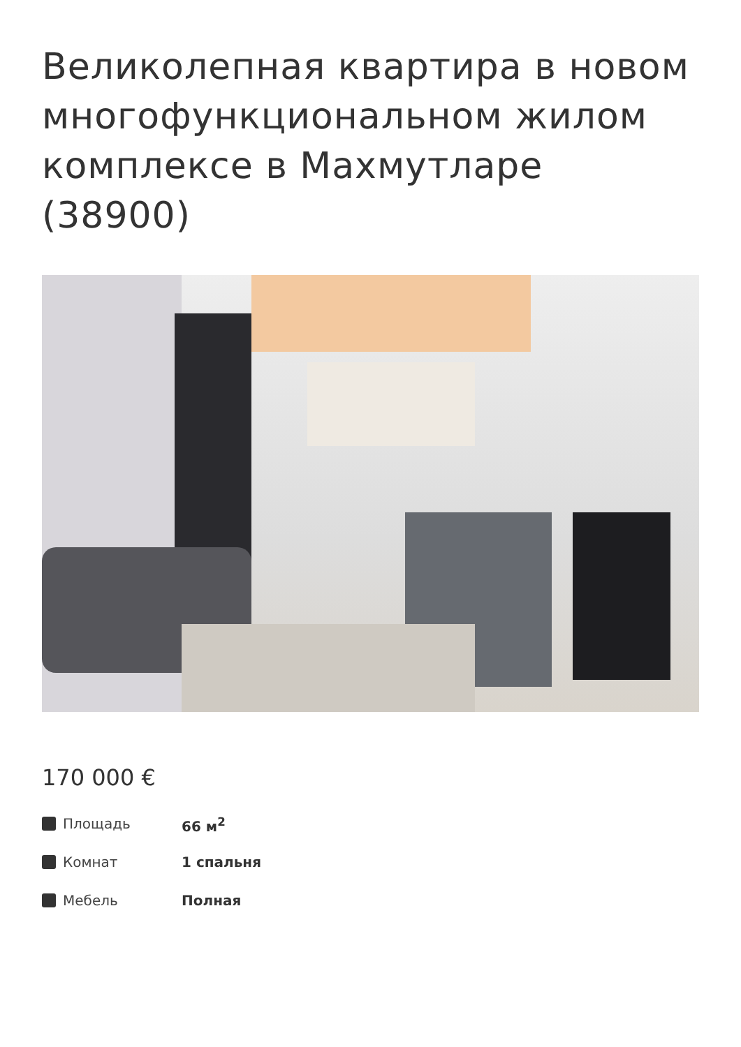Великолепная квартира в новом многофункциональном жилом комплексе в Махмутларе (38900)
170 000 €
Площадь 66 м<sup>2</sup>
Комнат 1 спальня
Мебель Полная